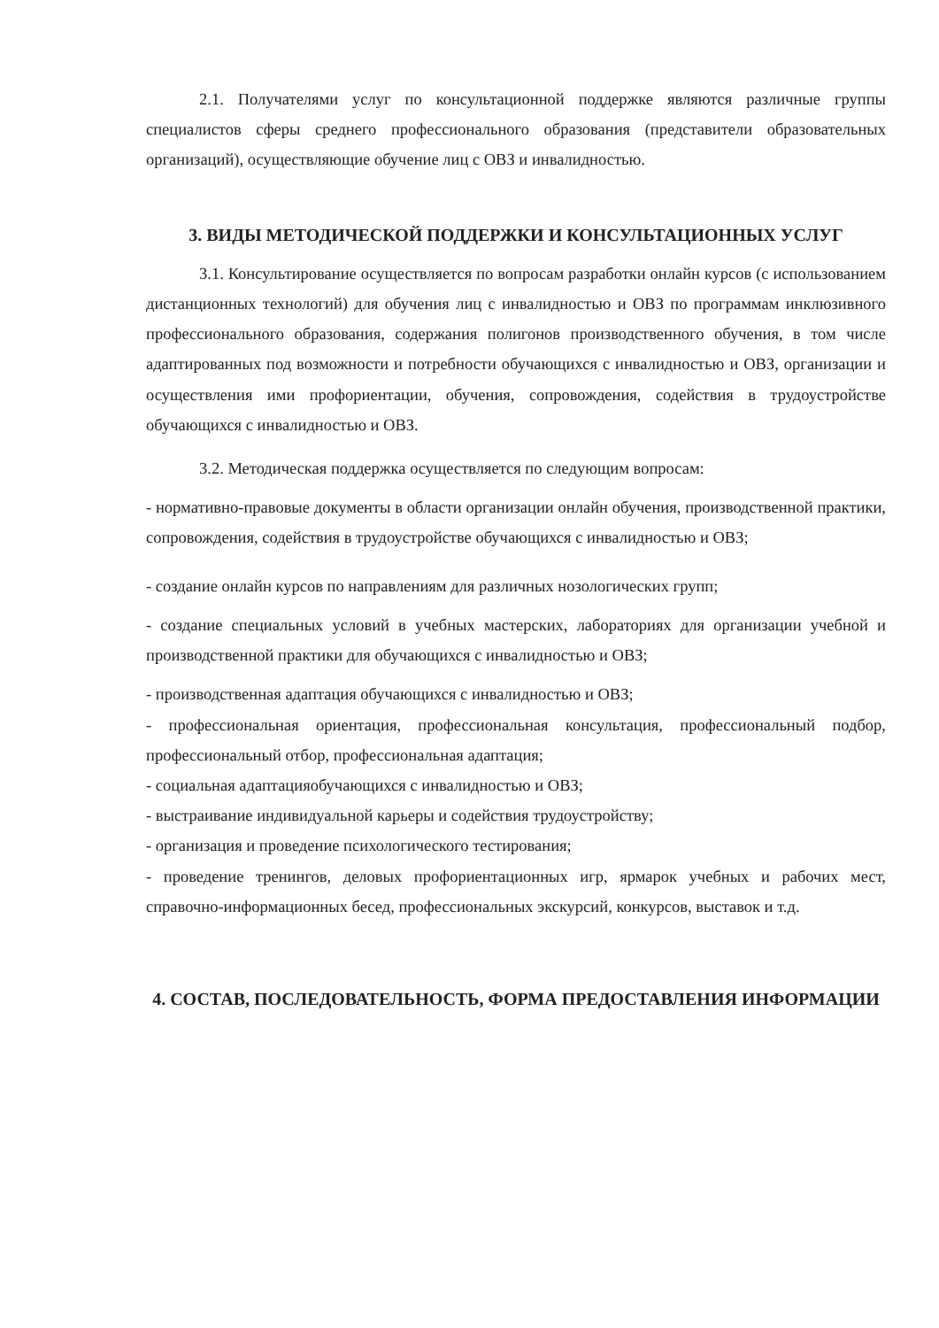2.1. Получателями услуг по консультационной поддержке являются различные группы специалистов сферы среднего профессионального образования (представители образовательных организаций), осуществляющие обучение лиц с ОВЗ и инвалидностью.
3. ВИДЫ МЕТОДИЧЕСКОЙ ПОДДЕРЖКИ И КОНСУЛЬТАЦИОННЫХ УСЛУГ
3.1. Консультирование осуществляется по вопросам разработки онлайн курсов (с использованием дистанционных технологий) для обучения лиц с инвалидностью и ОВЗ по программам инклюзивного профессионального образования, содержания полигонов производственного обучения, в том числе адаптированных под возможности и потребности обучающихся с инвалидностью и ОВЗ, организации и осуществления ими профориентации, обучения, сопровождения, содействия в трудоустройстве обучающихся с инвалидностью и ОВЗ.
3.2. Методическая поддержка осуществляется по следующим вопросам:
- нормативно-правовые документы в области организации онлайн обучения, производственной практики, сопровождения, содействия в трудоустройстве обучающихся с инвалидностью и ОВЗ;
- создание онлайн курсов по направлениям для различных нозологических групп;
- создание специальных условий в учебных мастерских, лабораториях для организации учебной и производственной практики для обучающихся с инвалидностью и ОВЗ;
- производственная адаптация обучающихся с инвалидностью и ОВЗ;
- профессиональная ориентация, профессиональная консультация, профессиональный подбор, профессиональный отбор, профессиональная адаптация;
- социальная адаптацияобучающихся с инвалидностью и ОВЗ;
- выстраивание индивидуальной карьеры и содействия трудоустройству;
- организация и проведение психологического тестирования;
- проведение тренингов, деловых профориентационных игр, ярмарок учебных и рабочих мест, справочно-информационных бесед, профессиональных экскурсий, конкурсов, выставок и т.д.
4. СОСТАВ, ПОСЛЕДОВАТЕЛЬНОСТЬ, ФОРМА ПРЕДОСТАВЛЕНИЯ ИНФОРМАЦИИ